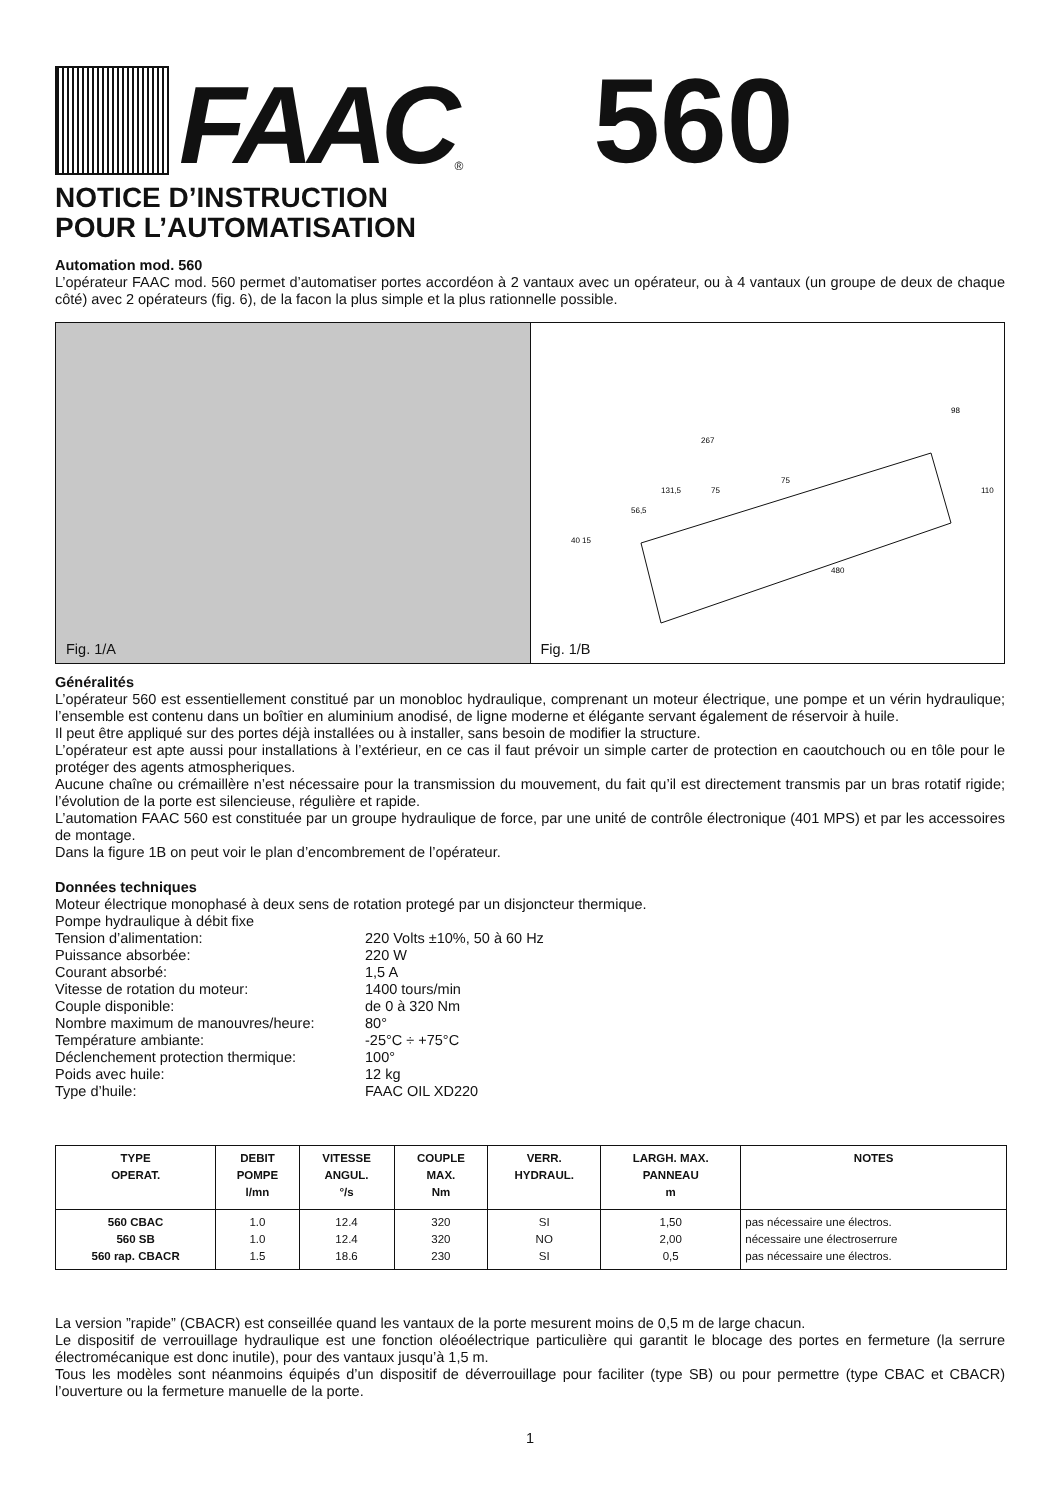FAAC
<sup>®</sup>
560
NOTICE D’INSTRUCTION
POUR L’AUTOMATISATION
Automation mod. 560
L’opérateur FAAC mod. 560 permet d’automatiser portes accordéon à 2 vantaux avec un opérateur, ou à 4 vantaux (un groupe de deux de chaque côté) avec 2 opérateurs (fig. 6), de la facon la plus simple et la plus rationnelle possible.
Fig. 1/A
267
131,5
56,5
75
75
110
98
480
40 15
Fig. 1/B
Généralités
L’opérateur 560 est essentiellement constitué par un monobloc hydraulique, comprenant un moteur électrique, une pompe et un vérin hydraulique; l’ensemble est contenu dans un boîtier en aluminium anodisé, de ligne moderne et élégante servant également de réservoir à huile.
Il peut être appliqué sur des portes déjà installées ou à installer, sans besoin de modifier la structure.
L’opérateur est apte aussi pour installations à l’extérieur, en ce cas il faut prévoir un simple carter de protection en caoutchouch ou en tôle pour le protéger des agents atmospheriques.
Aucune chaîne ou crémaillère n’est nécessaire pour la transmission du mouvement, du fait qu’il est directement transmis par un bras rotatif rigide; l’évolution de la porte est silencieuse, régulière et rapide.
L’automation FAAC 560 est constituée par un groupe hydraulique de force, par une unité de contrôle électronique (401 MPS) et par les accessoires de montage.
Dans la figure 1B on peut voir le plan d’encombrement de l’opérateur.
Données techniques
Moteur électrique monophasé à deux sens de rotation protegé par un disjoncteur thermique.
Pompe hydraulique à débit fixe
Tension d’alimentation:
220 Volts ±10%, 50 à 60 Hz
Puissance absorbée:
220 W
Courant absorbé:
1,5 A
Vitesse de rotation du moteur:
1400 tours/min
Couple disponible:
de 0 à 320 Nm
Nombre maximum de manouvres/heure:
80°
Température ambiante:
-25°C ÷ +75°C
Déclenchement protection thermique:
100°
Poids avec huile:
12 kg
Type d’huile:
FAAC OIL XD220
| TYPE OPERAT. | DEBIT POMPE l/mn | VITESSE ANGUL. °/s | COUPLE MAX. Nm | VERR. HYDRAUL. | LARGH. MAX. PANNEAU m | NOTES |
| --- | --- | --- | --- | --- | --- | --- |
| 560 CBAC 560 SB 560 rap. CBACR | 1.0 1.0 1.5 | 12.4 12.4 18.6 | 320 320 230 | SI NO SI | 1,50 2,00 0,5 | pas nécessaire une électros. nécessaire une électroserrure pas nécessaire une électros. |
La version ”rapide” (CBACR) est conseillée quand les vantaux de la porte mesurent moins de 0,5 m de large chacun.
Le dispositif de verrouillage hydraulique est une fonction oléoélectrique particulière qui garantit le blocage des portes en fermeture (la serrure électromécanique est donc inutile), pour des vantaux jusqu’à 1,5 m.
Tous les modèles sont néanmoins équipés d’un dispositif de déverrouillage pour faciliter (type SB) ou pour permettre (type CBAC et CBACR) l’ouverture ou la fermeture manuelle de la porte.
1